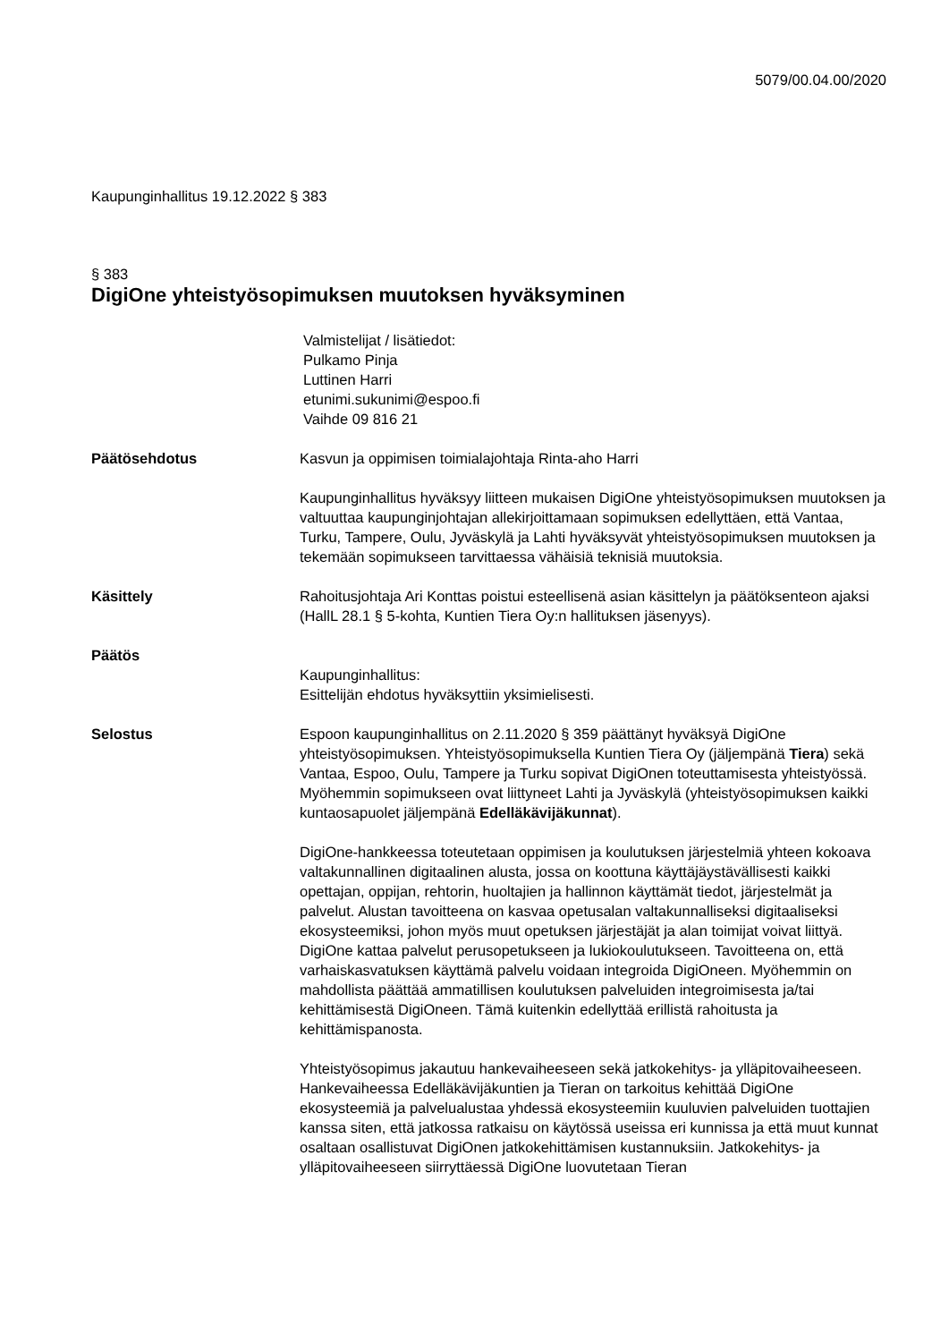5079/00.04.00/2020
Kaupunginhallitus 19.12.2022 § 383
§ 383
DigiOne yhteistyösopimuksen muutoksen hyväksyminen
Valmistelijat / lisätiedot:
Pulkamo Pinja
Luttinen Harri
etunimi.sukunimi@espoo.fi
Vaihde 09 816 21
Päätösehdotus Kasvun ja oppimisen toimialajohtaja Rinta-aho Harri
Kaupunginhallitus hyväksyy liitteen mukaisen DigiOne yhteistyösopimuksen muutoksen ja valtuuttaa kaupunginjohtajan allekirjoittamaan sopimuksen edellyttäen, että Vantaa, Turku, Tampere, Oulu, Jyväskylä ja Lahti hyväksyvät yhteistyösopimuksen muutoksen ja tekemään sopimukseen tarvittaessa vähäisiä teknisiä muutoksia.
Käsittely Rahoitusjohtaja Ari Konttas poistui esteellisenä asian käsittelyn ja päätöksenteon ajaksi (HallL 28.1 § 5-kohta, Kuntien Tiera Oy:n hallituksen jäsenyys).
Päätös
Kaupunginhallitus:
Esittelijän ehdotus hyväksyttiin yksimielisesti.
Selostus Espoon kaupunginhallitus on 2.11.2020 § 359 päättänyt hyväksyä DigiOne yhteistyösopimuksen. Yhteistyösopimuksella Kuntien Tiera Oy (jäljempänä Tiera) sekä Vantaa, Espoo, Oulu, Tampere ja Turku sopivat DigiOnen toteuttamisesta yhteistyössä. Myöhemmin sopimukseen ovat liittyneet Lahti ja Jyväskylä (yhteistyösopimuksen kaikki kuntaosapuolet jäljempänä Edelläkävijäkunnat).
DigiOne-hankkeessa toteutetaan oppimisen ja koulutuksen järjestelmiä yhteen kokoava valtakunnallinen digitaalinen alusta, jossa on koottuna käyttäjäystävällisesti kaikki opettajan, oppijan, rehtorin, huoltajien ja hallinnon käyttämät tiedot, järjestelmät ja palvelut. Alustan tavoitteena on kasvaa opetusalan valtakunnalliseksi digitaaliseksi ekosysteemiksi, johon myös muut opetuksen järjestäjät ja alan toimijat voivat liittyä. DigiOne kattaa palvelut perusopetukseen ja lukiokoulutukseen. Tavoitteena on, että varhaiskasvatuksen käyttämä palvelu voidaan integroida DigiOneen. Myöhemmin on mahdollista päättää ammatillisen koulutuksen palveluiden integroimisesta ja/tai kehittämisestä DigiOneen. Tämä kuitenkin edellyttää erillistä rahoitusta ja kehittämispanosta.
Yhteistyösopimus jakautuu hankevaiheeseen sekä jatkokehitys- ja ylläpitovaiheeseen. Hankevaiheessa Edelläkävijäkuntien ja Tieran on tarkoitus kehittää DigiOne ekosysteemiä ja palvelualustaa yhdessä ekosysteemiin kuuluvien palveluiden tuottajien kanssa siten, että jatkossa ratkaisu on käytössä useissa eri kunnissa ja että muut kunnat osaltaan osallistuvat DigiOnen jatkokehittämisen kustannuksiin. Jatkokehitys- ja ylläpitovaiheeseen siirryttäessä DigiOne luovutetaan Tieran